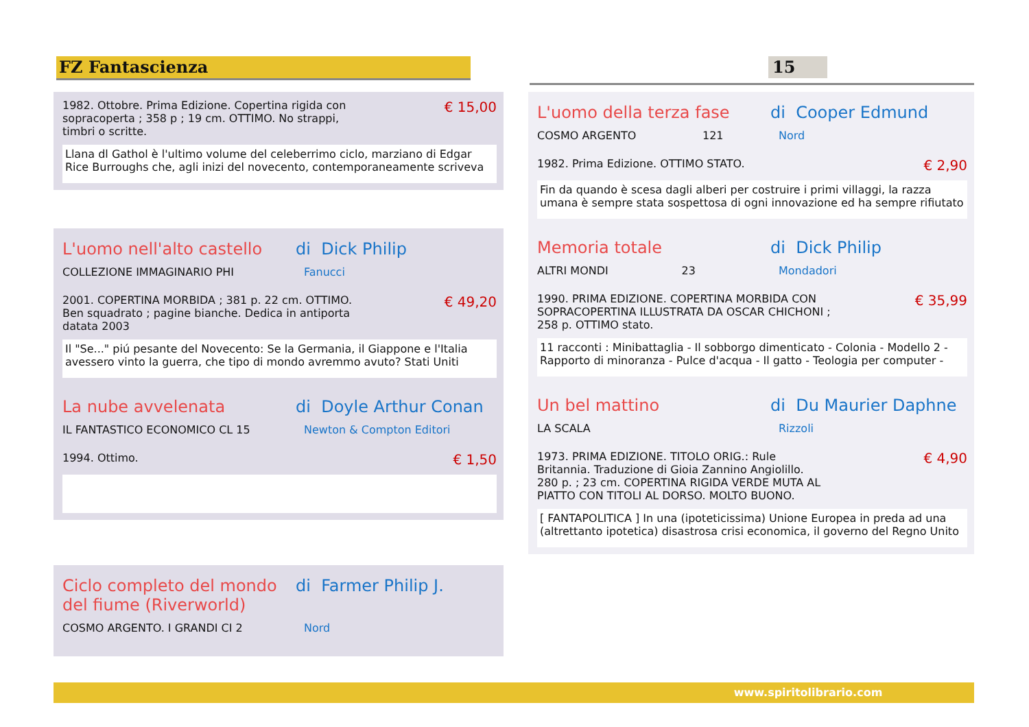FZ Fantascienza 15
1982. Ottobre. Prima Edizione. Copertina rigida con
sopracoperta ; 358 p ; 19 cm. OTTIMO. No strappi,
timbri o scritte.
€ 15,00
Llana dl Gathol è l'ultimo volume del celeberrimo ciclo, marziano di Edgar Rice Burroughs che, agli inizi del novecento, contemporaneamente scriveva
L'uomo nell'alto castello
di Dick Philip
COLLEZIONE IMMAGINARIO PHI Fanucci
2001. COPERTINA MORBIDA ; 381 p. 22 cm. OTTIMO.
Ben squadrato ; pagine bianche. Dedica in antiporta
datata 2003
€ 49,20
Il "Se..." piú pesante del Novecento: Se la Germania, il Giappone e l'Italia avessero vinto la guerra, che tipo di mondo avremmo avuto? Stati Uniti
La nube avvelenata di Doyle Arthur Conan
IL FANTASTICO ECONOMICO CL 15 Newton & Compton Editori
1994. Ottimo.
€ 1,50
Ciclo completo del mondo del fiume (Riverworld)
di Farmer Philip J.
COSMO ARGENTO. I GRANDI CI 2 Nord
L'uomo della terza fase di Cooper Edmund
COSMO ARGENTO 121 Nord
1982. Prima Edizione. OTTIMO STATO.
€ 2,90
Fin da quando è scesa dagli alberi per costruire i primi villaggi, la razza umana è sempre stata sospettosa di ogni innovazione ed ha sempre rifiutato
Memoria totale di Dick Philip
ALTRI MONDI 23 Mondadori
1990. PRIMA EDIZIONE. COPERTINA MORBIDA CON
SOPRACOPERTINA ILLUSTRATA DA OSCAR CHICHONI ;
258 p. OTTIMO stato.
€ 35,99
11 racconti : Minibattaglia - Il sobborgo dimenticato - Colonia - Modello 2 - Rapporto di minoranza - Pulce d'acqua - Il gatto - Teologia per computer -
Un bel mattino di Du Maurier Daphne
LA SCALA Rizzoli
1973. PRIMA EDIZIONE. TITOLO ORIG.: Rule
Britannia. Traduzione di Gioia Zannino Angiolillo.
280 p. ; 23 cm. COPERTINA RIGIDA VERDE MUTA AL
PIATTO CON TITOLI AL DORSO. MOLTO BUONO.
€ 4,90
[ FANTAPOLITICA ] In una (ipoteticissima) Unione Europea in preda ad una (altrettanto ipotetica) disastrosa crisi economica, il governo del Regno Unito
www.spiritolibrario.com